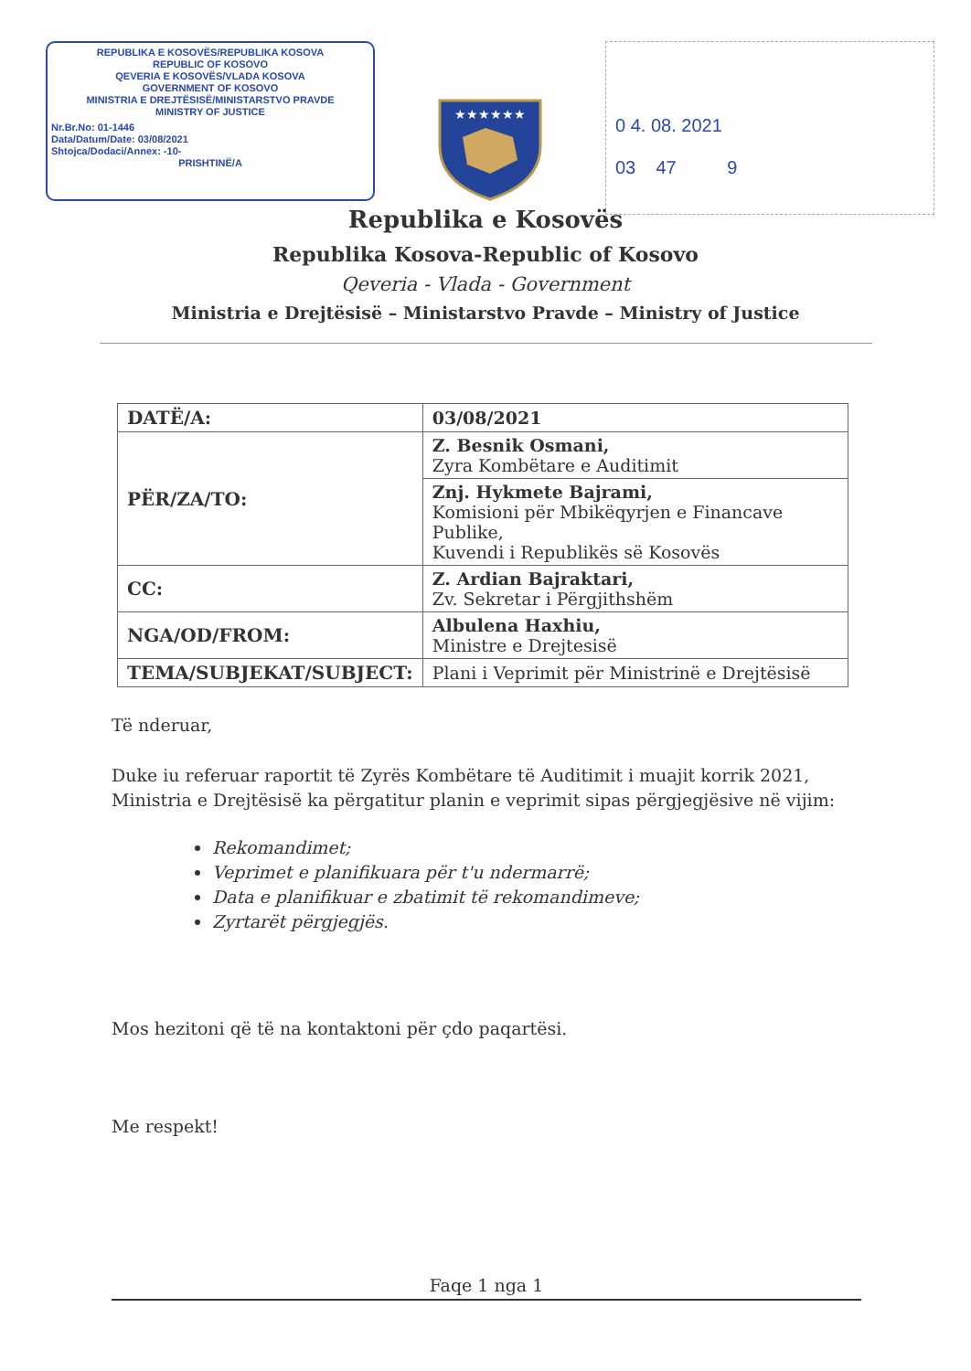REPUBLIKA E KOSOVËS/REPUBLIKA KOSOVA
REPUBLIC OF KOSOVO
QEVERIA E KOSOVËS/VLADA KOSOVA
GOVERNMENT OF KOSOVO
MINISTRIA E DREJTËSISË/MINISTARSTVO PRAVDE
MINISTRY OF JUSTICE
Nr.Br.No: 01-1446
Data/Datum/Date: 03/08/2021
Shtojca/Dodaci/Annex: -10-
PRISHTINË/A
★★★★★★
0 4. 08. 2021
03 47 9
Republika e Kosovës
Republika Kosova-Republic of Kosovo
Qeveria - Vlada - Government
Ministria e Drejtësisë – Ministarstvo Pravde – Ministry of Justice
| DATË/A: | 03/08/2021 |
| PËR/ZA/TO: | Z. Besnik Osmani, Zyra Kombëtare e Auditimit |
| | Znj. Hykmete Bajrami, Komisioni për Mbikëqyrjen e Financave Publike, Kuvendi i Republikës së Kosovës |
| CC: | Z. Ardian Bajraktari, Zv. Sekretar i Përgjithshëm |
| NGA/OD/FROM: | Albulena Haxhiu, Ministre e Drejtesisë |
| TEMA/SUBJEKAT/SUBJECT: | Plani i Veprimit për Ministrinë e Drejtësisë |
Të nderuar,
Duke iu referuar raportit të Zyrës Kombëtare të Auditimit i muajit korrik 2021, Ministria e Drejtësisë ka përgatitur planin e veprimit sipas përgjegjësive në vijim:
Rekomandimet;
Veprimet e planifikuara për t'u ndermarrë;
Data e planifikuar e zbatimit të rekomandimeve;
Zyrtarët përgjegjës.
Mos hezitoni që të na kontaktoni për çdo paqartësi.
Me respekt!
Faqe 1 nga 1